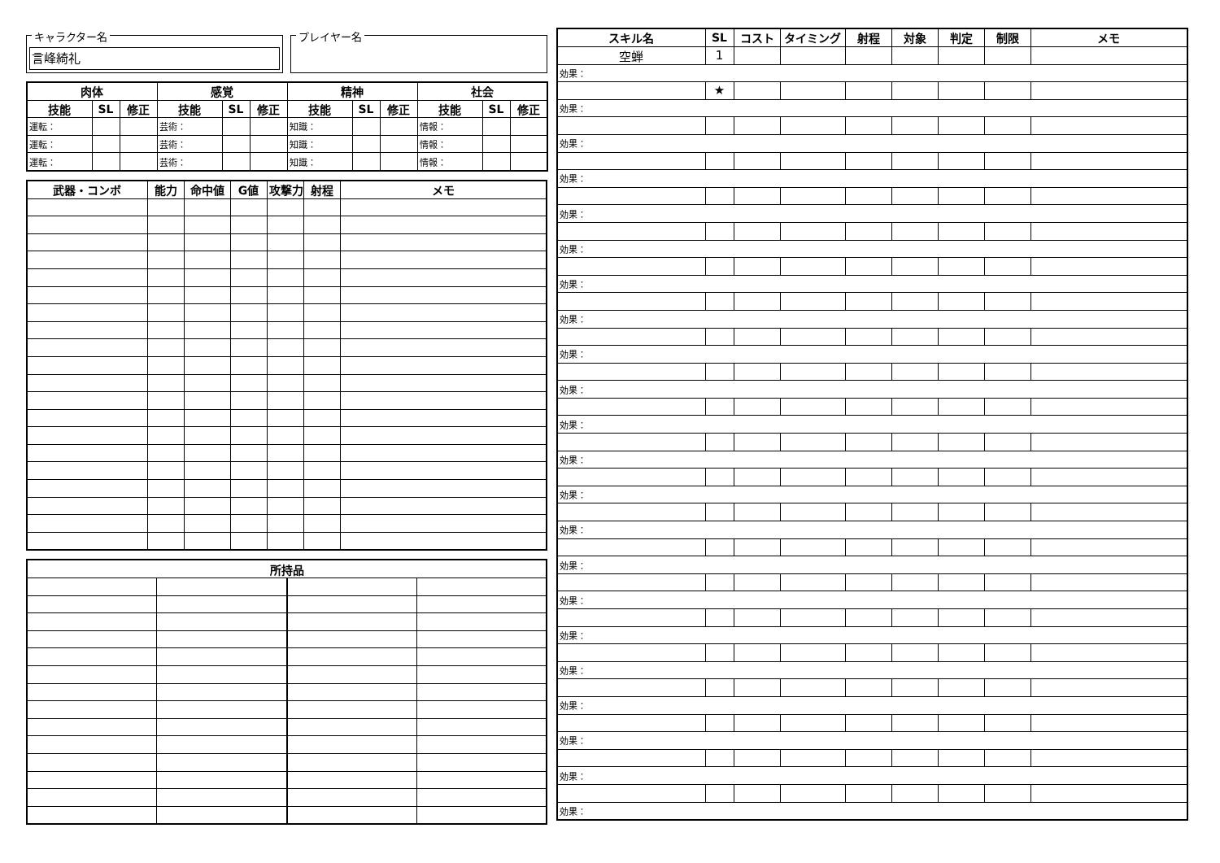キャラクター名
言峰綺礼
プレイヤー名
| 肉体 | | | 感覚 | | | 精神 | | | 社会 | | |
| --- | --- | --- | --- | --- | --- | --- | --- | --- | --- | --- | --- |
| 技能 | SL | 修正 | 技能 | SL | 修正 | 技能 | SL | 修正 | 技能 | SL | 修正 |
| 運転： | | | 芸術： | | | 知識： | | | 情報： | | |
| 運転： | | | 芸術： | | | 知識： | | | 情報： | | |
| 運転： | | | 芸術： | | | 知識： | | | 情報： | | |
| 武器・コンボ | 能力 | 命中値 | G値 | 攻撃力 | 射程 | メモ |
| --- | --- | --- | --- | --- | --- | --- |
| 所持品 | | | |
| --- | --- | --- | --- |
| スキル名 | SL | コスト | タイミング | 射程 | 対象 | 判定 | 制限 | メモ |
| --- | --- | --- | --- | --- | --- | --- | --- | --- |
| 空蝉 | 1 | | | | | | | |
| 効果： | | | | | | | | |
| | ★ | | | | | | | |
| 効果： | | | | | | | | |
| 効果： | | | | | | | | |
| 効果： | | | | | | | | |
| 効果： | | | | | | | | |
| 効果： | | | | | | | | |
| 効果： | | | | | | | | |
| 効果： | | | | | | | | |
| 効果： | | | | | | | | |
| 効果： | | | | | | | | |
| 効果： | | | | | | | | |
| 効果： | | | | | | | | |
| 効果： | | | | | | | | |
| 効果： | | | | | | | | |
| 効果： | | | | | | | | |
| 効果： | | | | | | | | |
| 効果： | | | | | | | | |
| 効果： | | | | | | | | |
| 効果： | | | | | | | | |
| 効果： | | | | | | | | |
| 効果： | | | | | | | | |
| 効果： | | | | | | | | |